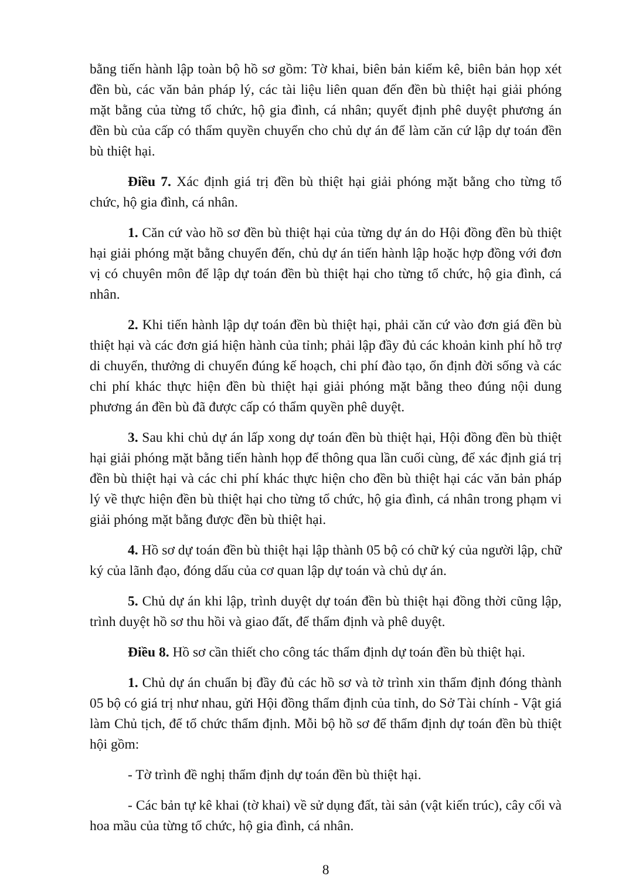bằng tiến hành lập toàn bộ hồ sơ gồm: Tờ khai, biên bản kiểm kê, biên bản họp xét đền bù, các văn bản pháp lý, các tài liệu liên quan đến đền bù thiệt hại giải phóng mặt bằng của từng tổ chức, hộ gia đình, cá nhân; quyết định phê duyệt phương án đền bù của cấp có thẩm quyền chuyển cho chủ dự án để làm căn cứ lập dự toán đền bù thiệt hại.
Điều 7. Xác định giá trị đền bù thiệt hại giải phóng mặt bằng cho từng tổ chức, hộ gia đình, cá nhân.
1. Căn cứ vào hồ sơ đền bù thiệt hại của từng dự án do Hội đồng đền bù thiệt hại giải phóng mặt bằng chuyển đến, chủ dự án tiến hành lập hoặc hợp đồng với đơn vị có chuyên môn để lập dự toán đền bù thiệt hại cho từng tổ chức, hộ gia đình, cá nhân.
2. Khi tiến hành lập dự toán đền bù thiệt hại, phải căn cứ vào đơn giá đền bù thiệt hại và các đơn giá hiện hành của tỉnh; phải lập đầy đủ các khoản kinh phí hỗ trợ di chuyển, thưởng di chuyển đúng kế hoạch, chi phí đào tạo, ổn định đời sống và các chi phí khác thực hiện đền bù thiệt hại giải phóng mặt bằng theo đúng nội dung phương án đền bù đã được cấp có thẩm quyền phê duyệt.
3. Sau khi chủ dự án lấp xong dự toán đền bù thiệt hại, Hội đồng đền bù thiệt hại giải phóng mặt bằng tiến hành họp để thông qua lần cuối cùng, để xác định giá trị đền bù thiệt hại và các chi phí khác thực hiện cho đền bù thiệt hại các văn bản pháp lý về thực hiện đền bù thiệt hại cho từng tổ chức, hộ gia đình, cá nhân trong phạm vi giải phóng mặt bằng được đền bù thiệt hại.
4. Hồ sơ dự toán đền bù thiệt hại lập thành 05 bộ có chữ ký của người lập, chữ ký của lãnh đạo, đóng dấu của cơ quan lập dự toán và chủ dự án.
5. Chủ dự án khi lập, trình duyệt dự toán đền bù thiệt hại đồng thời cũng lập, trình duyệt hồ sơ thu hồi và giao đất, để thẩm định và phê duyệt.
Điều 8. Hồ sơ cần thiết cho công tác thẩm định dự toán đền bù thiệt hại.
1. Chủ dự án chuẩn bị đầy đủ các hồ sơ và tờ trình xin thẩm định đóng thành 05 bộ có giá trị như nhau, gửi Hội đồng thẩm định của tỉnh, do Sở Tài chính - Vật giá làm Chủ tịch, để tổ chức thẩm định. Mỗi bộ hồ sơ để thẩm định dự toán đền bù thiệt hội gồm:
- Tờ trình đề nghị thẩm định dự toán đền bù thiệt hại.
- Các bản tự kê khai (tờ khai) về sử dụng đất, tài sản (vật kiến trúc), cây cối và hoa mầu của từng tổ chức, hộ gia đình, cá nhân.
8